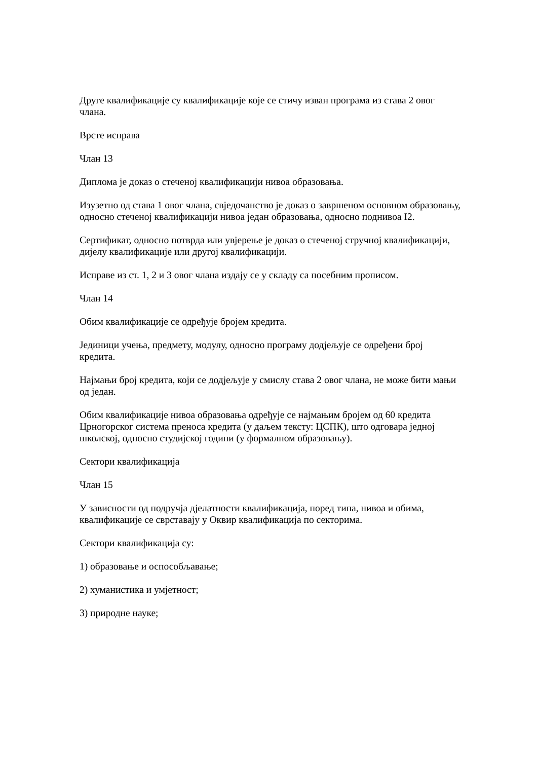Друге квалификације су квалификације које се стичу изван програма из става 2 овог члана.
Врсте исправа
Члан 13
Диплома је доказ о стеченој квалификацији нивоа образовања.
Изузетно од става 1 овог члана, свједочанство је доказ о завршеном основном образовању, односно стеченој квалификацији нивоа један образовања, односно поднивоа I2.
Сертификат, односно потврда или увјерење је доказ о стеченој стручној квалификацији, дијелу квалификације или другој квалификацији.
Исправе из ст. 1, 2 и 3 овог члана издају се у складу са посебним прописом.
Члан 14
Обим квалификације се одређује бројем кредита.
Јединици учења, предмету, модулу, односно програму додјељује се одређени број кредита.
Најмањи број кредита, који се додјељује у смислу става 2 овог члана, не може бити мањи од један.
Обим квалификације нивоа образовања одређује се најмањим бројем од 60 кредита Црногорског система преноса кредита (у даљем тексту: ЦСПК), што одговара једној школској, односно студијској години (у формалном образовању).
Сектори квалификација
Члан 15
У зависности од подручја дјелатности квалификација, поред типа, нивоа и обима, квалификације се сврставају у Оквир квалификација по секторима.
Сектори квалификација су:
1) образовање и оспособљавање;
2) хуманистика и умјетност;
3) природне науке;